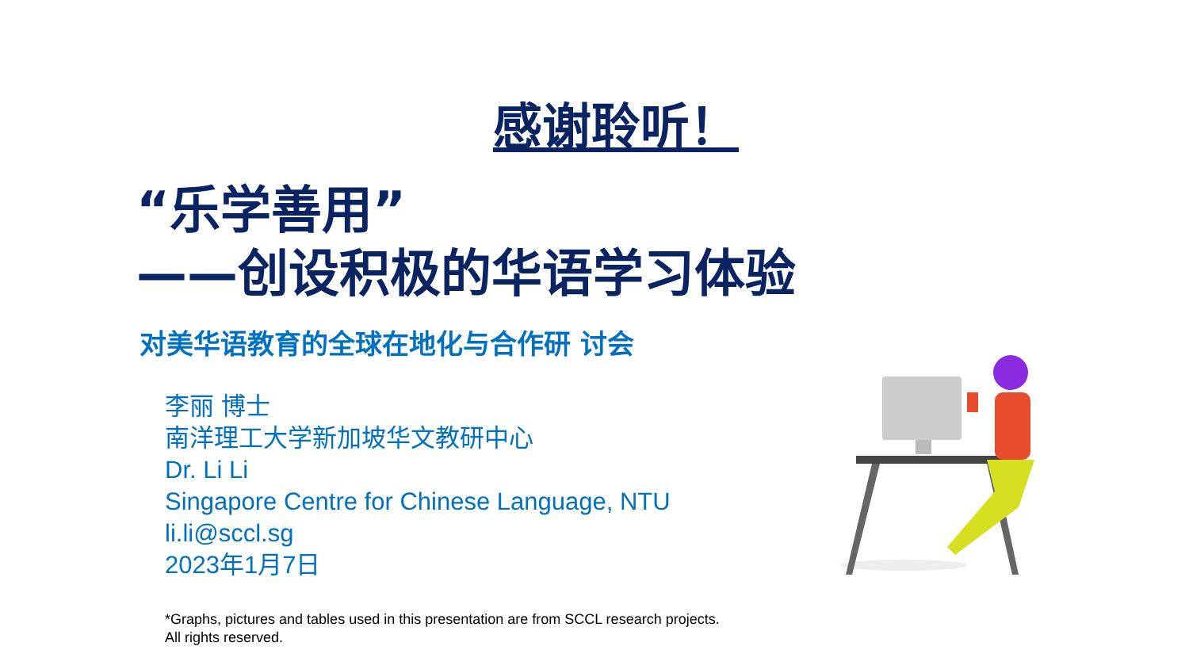感谢聆听！
“乐学善用”
——创设积极的华语学习体验
对美华语教育的全球在地化与合作研 讨会
李丽 博士
南洋理工大学新加坡华文教研中心
Dr. Li Li
Singapore Centre for Chinese Language, NTU
li.li@sccl.sg
2023年1月7日
*Graphs, pictures and tables used in this presentation are from SCCL research projects.
All rights reserved.